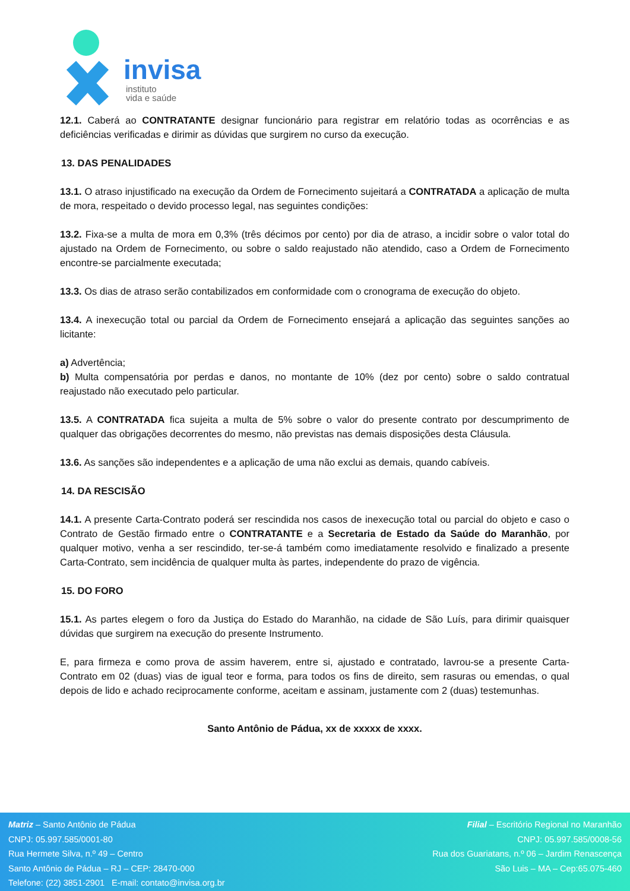invisa
instituto
vida e saúde
12.1. Caberá ao CONTRATANTE designar funcionário para registrar em relatório todas as ocorrências e as deficiências verificadas e dirimir as dúvidas que surgirem no curso da execução.
13. DAS PENALIDADES
13.1. O atraso injustificado na execução da Ordem de Fornecimento sujeitará a CONTRATADA a aplicação de multa de mora, respeitado o devido processo legal, nas seguintes condições:
13.2. Fixa-se a multa de mora em 0,3% (três décimos por cento) por dia de atraso, a incidir sobre o valor total do ajustado na Ordem de Fornecimento, ou sobre o saldo reajustado não atendido, caso a Ordem de Fornecimento encontre-se parcialmente executada;
13.3. Os dias de atraso serão contabilizados em conformidade com o cronograma de execução do objeto.
13.4. A inexecução total ou parcial da Ordem de Fornecimento ensejará a aplicação das seguintes sanções ao licitante:
a) Advertência;
b) Multa compensatória por perdas e danos, no montante de 10% (dez por cento) sobre o saldo contratual reajustado não executado pelo particular.
13.5. A CONTRATADA fica sujeita a multa de 5% sobre o valor do presente contrato por descumprimento de qualquer das obrigações decorrentes do mesmo, não previstas nas demais disposições desta Cláusula.
13.6. As sanções são independentes e a aplicação de uma não exclui as demais, quando cabíveis.
14. DA RESCISÃO
14.1. A presente Carta-Contrato poderá ser rescindida nos casos de inexecução total ou parcial do objeto e caso o Contrato de Gestão firmado entre o CONTRATANTE e a Secretaria de Estado da Saúde do Maranhão, por qualquer motivo, venha a ser rescindido, ter-se-á também como imediatamente resolvido e finalizado a presente Carta-Contrato, sem incidência de qualquer multa às partes, independente do prazo de vigência.
15. DO FORO
15.1. As partes elegem o foro da Justiça do Estado do Maranhão, na cidade de São Luís, para dirimir quaisquer dúvidas que surgirem na execução do presente Instrumento.
E, para firmeza e como prova de assim haverem, entre si, ajustado e contratado, lavrou-se a presente Carta-Contrato em 02 (duas) vias de igual teor e forma, para todos os fins de direito, sem rasuras ou emendas, o qual depois de lido e achado reciprocamente conforme, aceitam e assinam, justamente com 2 (duas) testemunhas.
Santo Antônio de Pádua, xx de xxxxx de xxxx.
Matriz – Santo Antônio de Pádua
CNPJ: 05.997.585/0001-80
Rua Hermete Silva, n.º 49 – Centro
Santo Antônio de Pádua – RJ – CEP: 28470-000
Telefone: (22) 3851-2901 E-mail: contato@invisa.org.br
Filial – Escritório Regional no Maranhão
CNPJ: 05.997.585/0008-56
Rua dos Guariatans, n.º 06 – Jardim Renascença
São Luis – MA – Cep:65.075-460